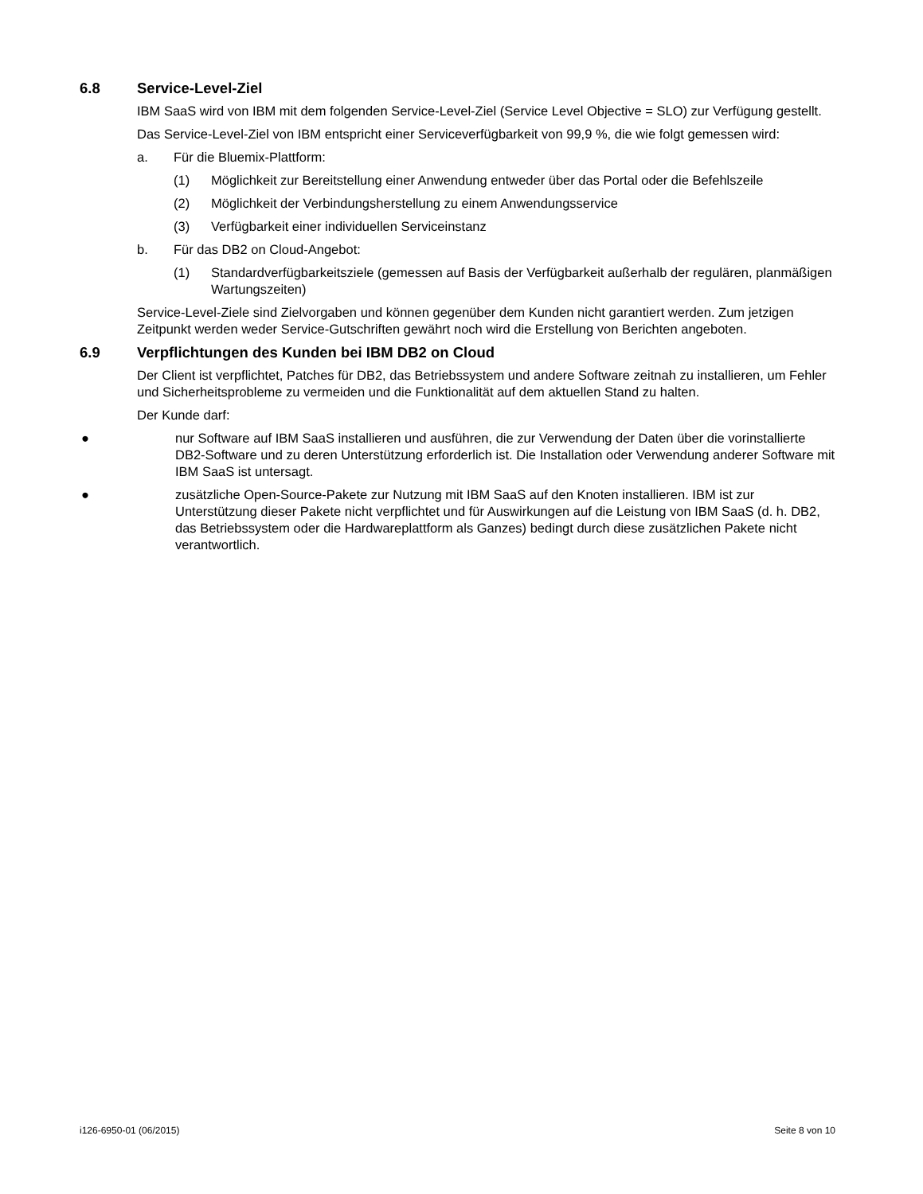6.8 Service-Level-Ziel
IBM SaaS wird von IBM mit dem folgenden Service-Level-Ziel (Service Level Objective = SLO) zur Verfügung gestellt.
Das Service-Level-Ziel von IBM entspricht einer Serviceverfügbarkeit von 99,9 %, die wie folgt gemessen wird:
a. Für die Bluemix-Plattform:
(1) Möglichkeit zur Bereitstellung einer Anwendung entweder über das Portal oder die Befehlszeile
(2) Möglichkeit der Verbindungsherstellung zu einem Anwendungsservice
(3) Verfügbarkeit einer individuellen Serviceinstanz
b. Für das DB2 on Cloud-Angebot:
(1) Standardverfügbarkeitsziele (gemessen auf Basis der Verfügbarkeit außerhalb der regulären, planmäßigen Wartungszeiten)
Service-Level-Ziele sind Zielvorgaben und können gegenüber dem Kunden nicht garantiert werden. Zum jetzigen Zeitpunkt werden weder Service-Gutschriften gewährt noch wird die Erstellung von Berichten angeboten.
6.9 Verpflichtungen des Kunden bei IBM DB2 on Cloud
Der Client ist verpflichtet, Patches für DB2, das Betriebssystem und andere Software zeitnah zu installieren, um Fehler und Sicherheitsprobleme zu vermeiden und die Funktionalität auf dem aktuellen Stand zu halten.
Der Kunde darf:
● nur Software auf IBM SaaS installieren und ausführen, die zur Verwendung der Daten über die vorinstallierte DB2-Software und zu deren Unterstützung erforderlich ist. Die Installation oder Verwendung anderer Software mit IBM SaaS ist untersagt.
● zusätzliche Open-Source-Pakete zur Nutzung mit IBM SaaS auf den Knoten installieren. IBM ist zur Unterstützung dieser Pakete nicht verpflichtet und für Auswirkungen auf die Leistung von IBM SaaS (d. h. DB2, das Betriebssystem oder die Hardwareplattform als Ganzes) bedingt durch diese zusätzlichen Pakete nicht verantwortlich.
i126-6950-01 (06/2015) Seite 8 von 10